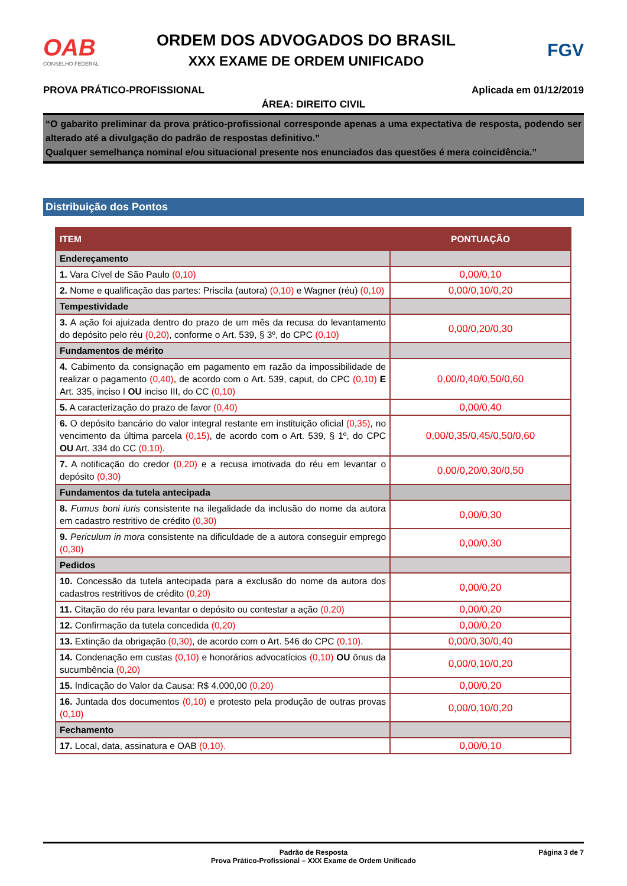OAB
CONSELHO FEDERAL
ORDEM DOS ADVOGADOS DO BRASIL
XXX EXAME DE ORDEM UNIFICADO
FGV
PROVA PRÁTICO-PROFISSIONAL Aplicada em 01/12/2019
ÁREA: DIREITO CIVIL
“O gabarito preliminar da prova prático-profissional corresponde apenas a uma expectativa de resposta, podendo ser alterado até a divulgação do padrão de respostas definitivo.”
Qualquer semelhança nominal e/ou situacional presente nos enunciados das questões é mera coincidência.”
Distribuição dos Pontos
| ITEM | PONTUAÇÃO |
| --- | --- |
| Endereçamento | |
| 1. Vara Cível de São Paulo (0,10) | 0,00/0,10 |
| 2. Nome e qualificação das partes: Priscila (autora) (0,10) e Wagner (réu) (0,10) | 0,00/0,10/0,20 |
| Tempestividade | |
| 3. A ação foi ajuizada dentro do prazo de um mês da recusa do levantamento do depósito pelo réu (0,20) , conforme o Art. 539, § 3º, do CPC (0,10) | 0,00/0,20/0,30 |
| Fundamentos de mérito | |
| 4. Cabimento da consignação em pagamento em razão da impossibilidade de realizar o pagamento (0,40) , de acordo com o Art. 539, caput, do CPC (0,10) E Art. 335, inciso I OU inciso III, do CC (0,10) | 0,00/0,40/0,50/0,60 |
| 5. A caracterização do prazo de favor (0,40) | 0,00/0,40 |
| 6. O depósito bancário do valor integral restante em instituição oficial (0,35) , no vencimento da última parcela (0,15) , de acordo com o Art. 539, § 1º, do CPC OU Art. 334 do CC (0,10) . | 0,00/0,35/0,45/0,50/0,60 |
| 7. A notificação do credor (0,20) e a recusa imotivada do réu em levantar o depósito (0,30) | 0,00/0,20/0,30/0,50 |
| Fundamentos da tutela antecipada | |
| 8. Fumus boni iuris consistente na ilegalidade da inclusão do nome da autora em cadastro restritivo de crédito (0,30) | 0,00/0,30 |
| 9. Periculum in mora consistente na dificuldade de a autora conseguir emprego (0,30) | 0,00/0,30 |
| Pedidos | |
| 10. Concessão da tutela antecipada para a exclusão do nome da autora dos cadastros restritivos de crédito (0,20) | 0,00/0,20 |
| 11. Citação do réu para levantar o depósito ou contestar a ação (0,20) | 0,00/0,20 |
| 12. Confirmação da tutela concedida (0,20) | 0,00/0,20 |
| 13. Extinção da obrigação (0,30) , de acordo com o Art. 546 do CPC (0,10) . | 0,00/0,30/0,40 |
| 14. Condenação em custas (0,10) e honorários advocatícios (0,10) OU ônus da sucumbência (0,20) | 0,00/0,10/0,20 |
| 15. Indicação do Valor da Causa: R$ 4.000,00 (0,20) | 0,00/0,20 |
| 16. Juntada dos documentos (0,10) e protesto pela produção de outras provas (0,10) | 0,00/0,10/0,20 |
| Fechamento | |
| 17. Local, data, assinatura e OAB (0,10). | 0,00/0,10 |
Padrão de Resposta
Prova Prático-Profissional – XXX Exame de Ordem Unificado
Página 3 de 7